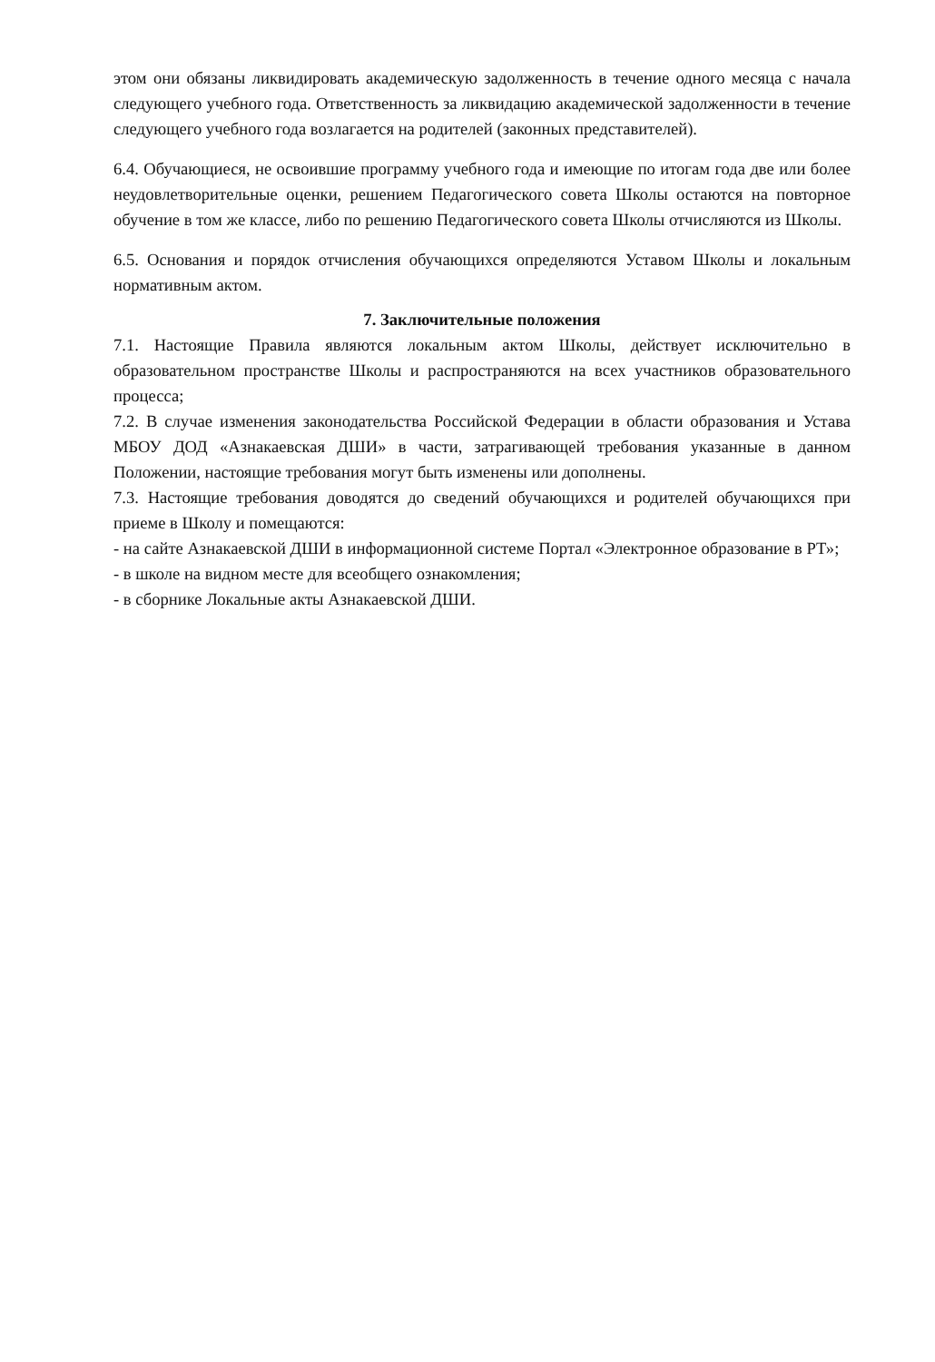этом они обязаны ликвидировать академическую задолженность в течение одного месяца с начала следующего учебного года. Ответственность за ликвидацию академической задолженности в течение следующего учебного года возлагается на родителей (законных представителей).
6.4. Обучающиеся, не освоившие программу учебного года и имеющие по итогам года две или более неудовлетворительные оценки, решением Педагогического совета Школы остаются на повторное обучение в том же классе, либо по решению Педагогического совета Школы отчисляются из Школы.
6.5. Основания и порядок отчисления обучающихся определяются Уставом Школы и локальным нормативным актом.
7. Заключительные положения
7.1. Настоящие Правила являются локальным актом Школы, действует исключительно в образовательном пространстве Школы и распространяются на всех участников образовательного процесса;
7.2. В случае изменения законодательства Российской Федерации в области образования и Устава МБОУ ДОД «Азнакаевская ДШИ» в части, затрагивающей требования указанные в данном Положении, настоящие требования могут быть изменены или дополнены.
7.3. Настоящие требования доводятся до сведений обучающихся и родителей обучающихся при приеме в Школу и помещаются:
- на сайте Азнакаевской ДШИ в информационной системе Портал «Электронное образование в РТ»;
- в школе на видном месте для всеобщего ознакомления;
- в сборнике Локальные акты Азнакаевской ДШИ.